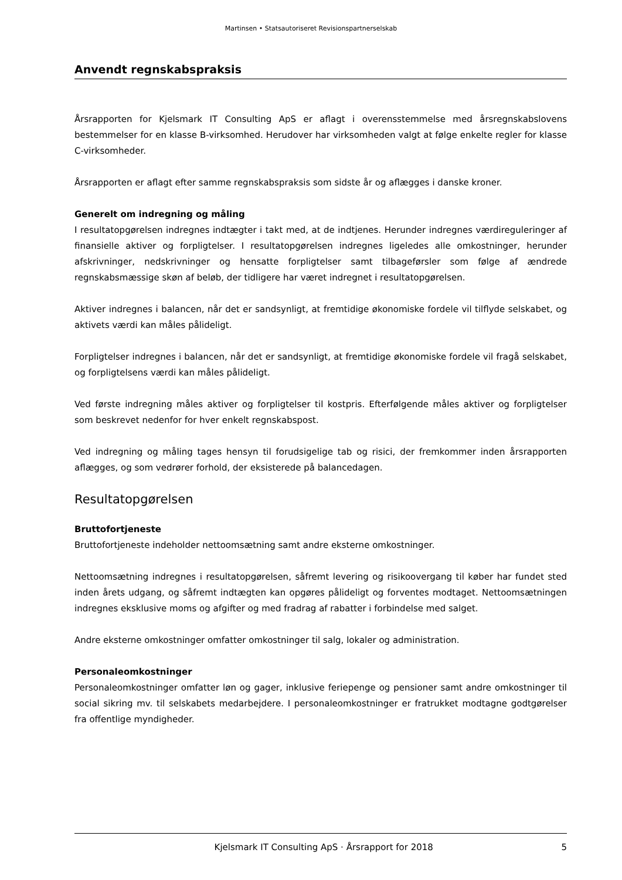Martinsen • Statsautoriseret Revisionspartnerselskab
Anvendt regnskabspraksis
Årsrapporten for Kjelsmark IT Consulting ApS er aflagt i overensstemmelse med årsregnskabslovens bestemmelser for en klasse B-virksomhed. Herudover har virksomheden valgt at følge enkelte regler for klasse C-virksomheder.
Årsrapporten er aflagt efter samme regnskabspraksis som sidste år og aflægges i danske kroner.
Generelt om indregning og måling
I resultatopgørelsen indregnes indtægter i takt med, at de indtjenes. Herunder indregnes værdireguleringer af finansielle aktiver og forpligtelser. I resultatopgørelsen indregnes ligeledes alle omkostninger, herunder afskrivninger, nedskrivninger og hensatte forpligtelser samt tilbageførsler som følge af ændrede regnskabsmæssige skøn af beløb, der tidligere har været indregnet i resultatopgørelsen.
Aktiver indregnes i balancen, når det er sandsynligt, at fremtidige økonomiske fordele vil tilflyde selskabet, og aktivets værdi kan måles pålideligt.
Forpligtelser indregnes i balancen, når det er sandsynligt, at fremtidige økonomiske fordele vil fragå selskabet, og forpligtelsens værdi kan måles pålideligt.
Ved første indregning måles aktiver og forpligtelser til kostpris. Efterfølgende måles aktiver og forpligtelser som beskrevet nedenfor for hver enkelt regnskabspost.
Ved indregning og måling tages hensyn til forudsigelige tab og risici, der fremkommer inden årsrapporten aflægges, og som vedrører forhold, der eksisterede på balancedagen.
Resultatopgørelsen
Bruttofortjeneste
Bruttofortjeneste indeholder nettoomsætning samt andre eksterne omkostninger.
Nettoomsætning indregnes i resultatopgørelsen, såfremt levering og risikoovergang til køber har fundet sted inden årets udgang, og såfremt indtægten kan opgøres pålideligt og forventes modtaget. Nettoomsætningen indregnes eksklusive moms og afgifter og med fradrag af rabatter i forbindelse med salget.
Andre eksterne omkostninger omfatter omkostninger til salg, lokaler og administration.
Personaleomkostninger
Personaleomkostninger omfatter løn og gager, inklusive feriepenge og pensioner samt andre omkostninger til social sikring mv. til selskabets medarbejdere. I personaleomkostninger er fratrukket modtagne godtgørelser fra offentlige myndigheder.
Kjelsmark IT Consulting ApS · Årsrapport for 2018 5